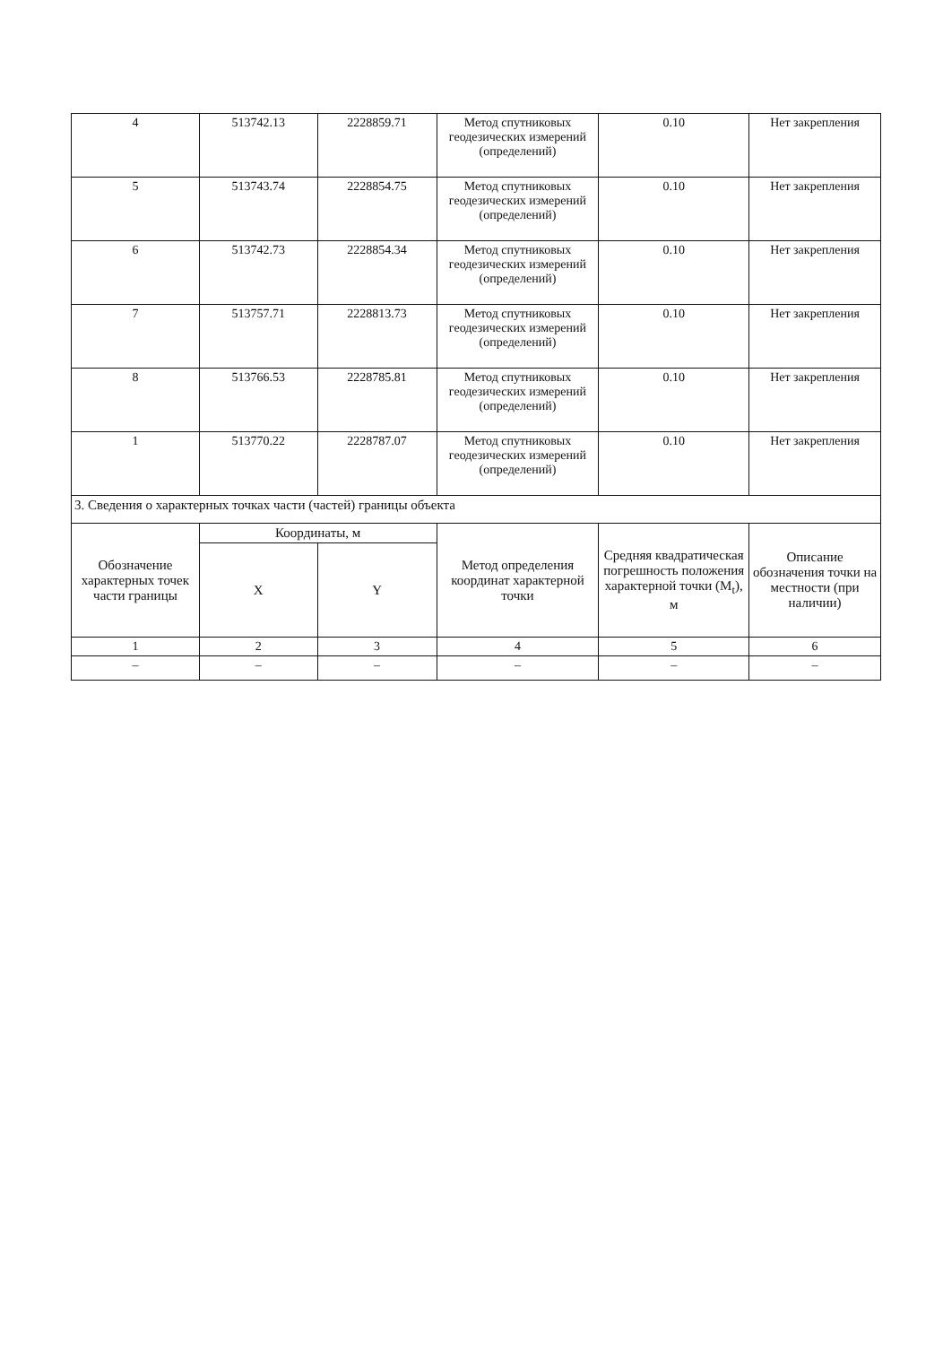| 4 | 513742.13 | 2228859.71 | Метод спутниковых геодезических измерений (определений) | 0.10 | Нет закрепления |
| 5 | 513743.74 | 2228854.75 | Метод спутниковых геодезических измерений (определений) | 0.10 | Нет закрепления |
| 6 | 513742.73 | 2228854.34 | Метод спутниковых геодезических измерений (определений) | 0.10 | Нет закрепления |
| 7 | 513757.71 | 2228813.73 | Метод спутниковых геодезических измерений (определений) | 0.10 | Нет закрепления |
| 8 | 513766.53 | 2228785.81 | Метод спутниковых геодезических измерений (определений) | 0.10 | Нет закрепления |
| 1 | 513770.22 | 2228787.07 | Метод спутниковых геодезических измерений (определений) | 0.10 | Нет закрепления |
| 3. Сведения о характерных точках части (частей) границы объекта | | | | | |
| Обозначение характерных точек части границы | Координаты, м | | Метод определения координат характерной точки | Средняя квадратическая погрешность положения характерной точки (M<sub>t</sub>), м | Описание обозначения точки на местности (при наличии) |
| | X | Y | | | |
| 1 | 2 | 3 | 4 | 5 | 6 |
| – | – | – | – | – | – |